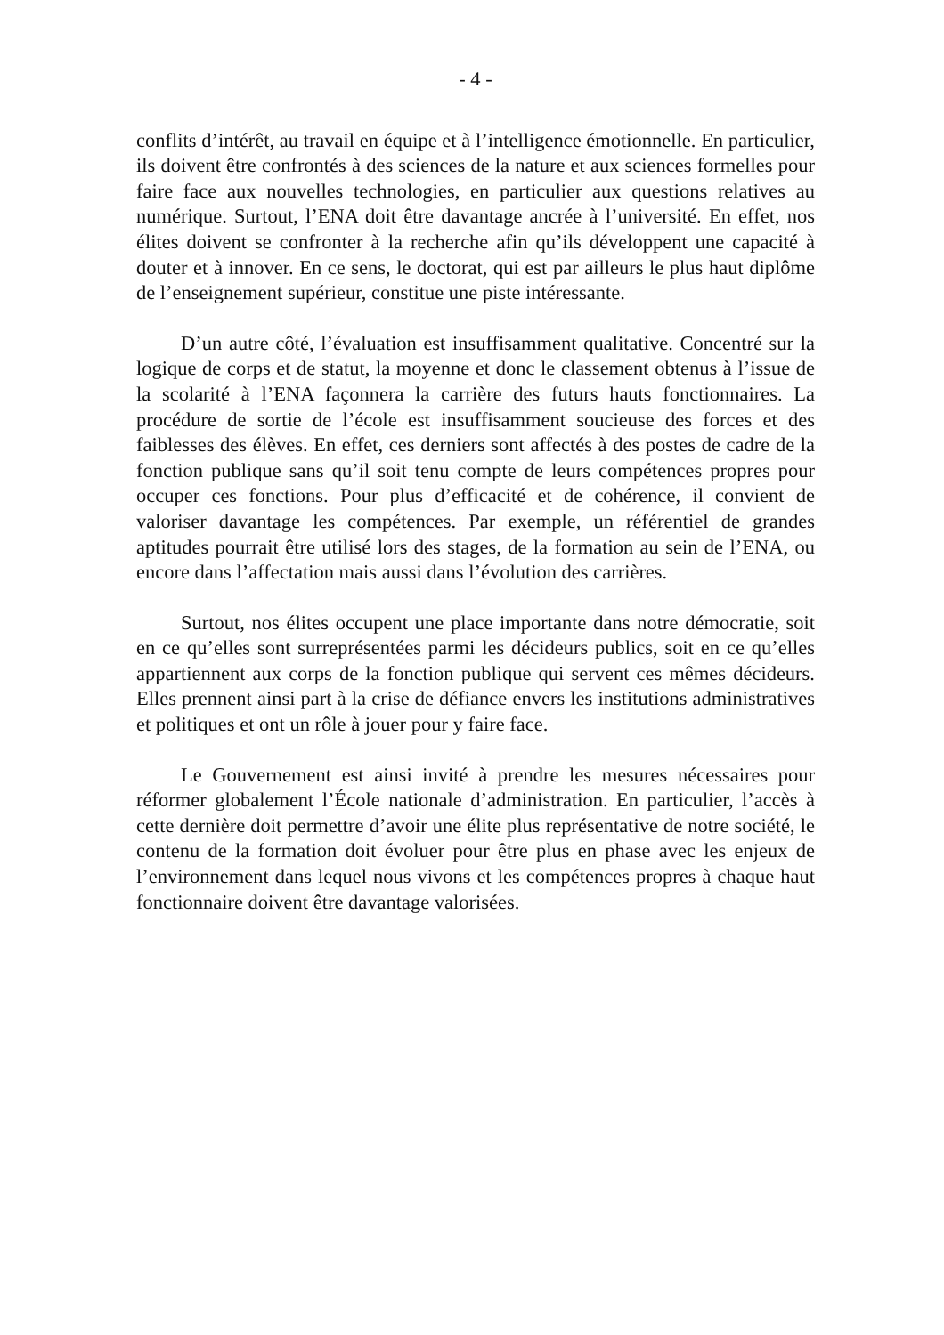- 4 -
conflits d’intérêt, au travail en équipe et à l’intelligence émotionnelle. En particulier, ils doivent être confrontés à des sciences de la nature et aux sciences formelles pour faire face aux nouvelles technologies, en particulier aux questions relatives au numérique. Surtout, l’ENA doit être davantage ancrée à l’université. En effet, nos élites doivent se confronter à la recherche afin qu’ils développent une capacité à douter et à innover. En ce sens, le doctorat, qui est par ailleurs le plus haut diplôme de l’enseignement supérieur, constitue une piste intéressante.
D’un autre côté, l’évaluation est insuffisamment qualitative. Concentré sur la logique de corps et de statut, la moyenne et donc le classement obtenus à l’issue de la scolarité à l’ENA façonnera la carrière des futurs hauts fonctionnaires. La procédure de sortie de l’école est insuffisamment soucieuse des forces et des faiblesses des élèves. En effet, ces derniers sont affectés à des postes de cadre de la fonction publique sans qu’il soit tenu compte de leurs compétences propres pour occuper ces fonctions. Pour plus d’efficacité et de cohérence, il convient de valoriser davantage les compétences. Par exemple, un référentiel de grandes aptitudes pourrait être utilisé lors des stages, de la formation au sein de l’ENA, ou encore dans l’affectation mais aussi dans l’évolution des carrières.
Surtout, nos élites occupent une place importante dans notre démocratie, soit en ce qu’elles sont surreprésentées parmi les décideurs publics, soit en ce qu’elles appartiennent aux corps de la fonction publique qui servent ces mêmes décideurs. Elles prennent ainsi part à la crise de défiance envers les institutions administratives et politiques et ont un rôle à jouer pour y faire face.
Le Gouvernement est ainsi invité à prendre les mesures nécessaires pour réformer globalement l’École nationale d’administration. En particulier, l’accès à cette dernière doit permettre d’avoir une élite plus représentative de notre société, le contenu de la formation doit évoluer pour être plus en phase avec les enjeux de l’environnement dans lequel nous vivons et les compétences propres à chaque haut fonctionnaire doivent être davantage valorisées.